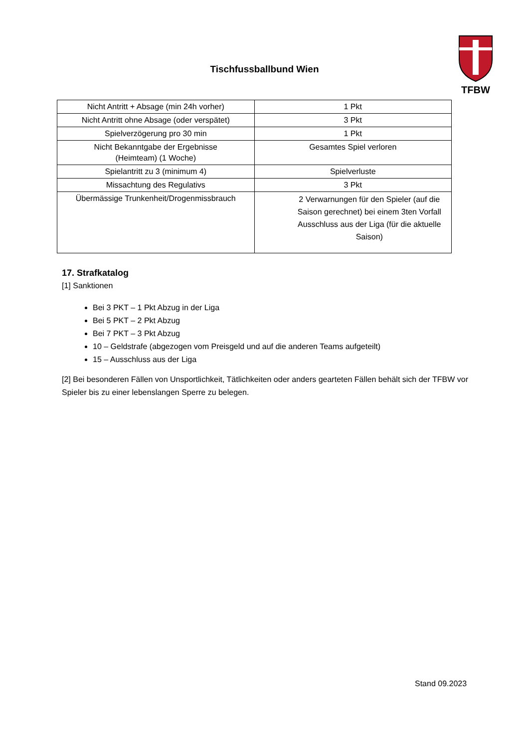Tischfussballbund Wien
TFBW
| Nicht Antritt + Absage (min 24h vorher) | 1 Pkt |
| Nicht Antritt ohne Absage (oder verspätet) | 3 Pkt |
| Spielverzögerung pro 30 min | 1 Pkt |
| Nicht Bekanntgabe der Ergebnisse (Heimteam) (1 Woche) | Gesamtes Spiel verloren |
| Spielantritt zu 3 (minimum 4) | Spielverluste |
| Missachtung des Regulativs | 3 Pkt |
| Übermässige Trunkenheit/Drogenmissbrauch | 2 Verwarnungen für den Spieler (auf die Saison gerechnet) bei einem 3ten Vorfall Ausschluss aus der Liga (für die aktuelle Saison) |
17. Strafkatalog
[1] Sanktionen
Bei 3 PKT – 1 Pkt Abzug in der Liga
Bei 5 PKT – 2 Pkt Abzug
Bei 7 PKT – 3 Pkt Abzug
10 – Geldstrafe (abgezogen vom Preisgeld und auf die anderen Teams aufgeteilt)
15 – Ausschluss aus der Liga
[2] Bei besonderen Fällen von Unsportlichkeit, Tätlichkeiten oder anders gearteten Fällen behält sich der TFBW vor Spieler bis zu einer lebenslangen Sperre zu belegen.
Stand 09.2023